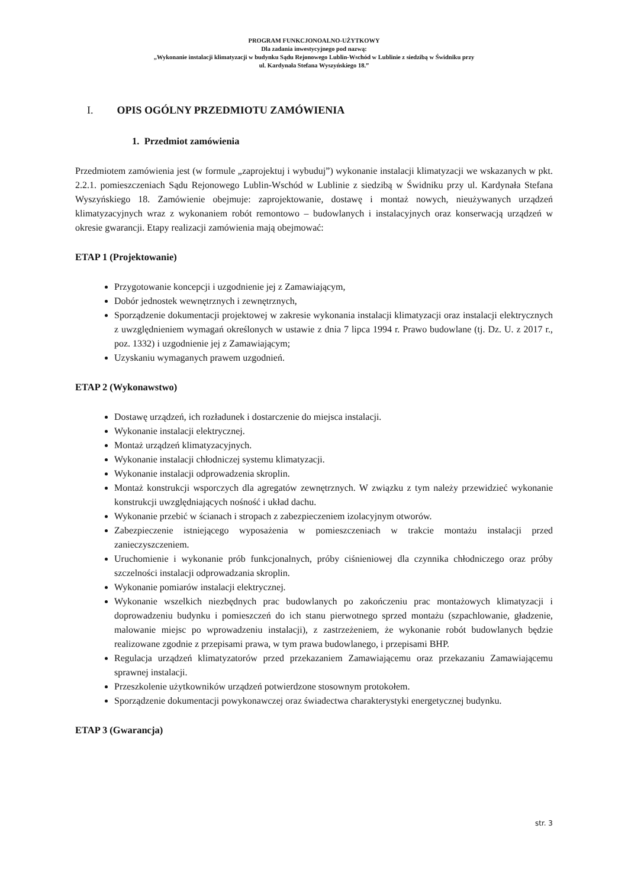PROGRAM FUNKCJONOALNO-UŻYTKOWY
Dla zadania inwestycyjnego pod nazwą:
„Wykonanie instalacji klimatyzacji w budynku Sądu Rejonowego Lublin-Wschód w Lublinie z siedzibą w Świdniku przy
ul. Kardynała Stefana Wyszyńskiego 18.”
I. OPIS OGÓLNY PRZEDMIOTU ZAMÓWIENIA
1. Przedmiot zamówienia
Przedmiotem zamówienia jest (w formule „zaprojektuj i wybuduj”) wykonanie instalacji klimatyzacji we wskazanych w pkt. 2.2.1. pomieszczeniach Sądu Rejonowego Lublin-Wschód w Lublinie z siedzibą w Świdniku przy ul. Kardynała Stefana Wyszyńskiego 18. Zamówienie obejmuje: zaprojektowanie, dostawę i montaż nowych, nieużywanych urządzeń klimatyzacyjnych wraz z wykonaniem robót remontowo – budowlanych i instalacyjnych oraz konserwacją urządzeń w okresie gwarancji. Etapy realizacji zamówienia mają obejmować:
ETAP 1 (Projektowanie)
Przygotowanie koncepcji i uzgodnienie jej z Zamawiającym,
Dobór jednostek wewnętrznych i zewnętrznych,
Sporządzenie dokumentacji projektowej w zakresie wykonania instalacji klimatyzacji oraz instalacji elektrycznych z uwzględnieniem wymagań określonych w ustawie z dnia 7 lipca 1994 r. Prawo budowlane (tj. Dz. U. z 2017 r., poz. 1332) i uzgodnienie jej z Zamawiającym;
Uzyskaniu wymaganych prawem uzgodnień.
ETAP 2 (Wykonawstwo)
Dostawę urządzeń, ich rozładunek i dostarczenie do miejsca instalacji.
Wykonanie instalacji elektrycznej.
Montaż urządzeń klimatyzacyjnych.
Wykonanie instalacji chłodniczej systemu klimatyzacji.
Wykonanie instalacji odprowadzenia skroplin.
Montaż konstrukcji wsporczych dla agregatów zewnętrznych. W związku z tym należy przewidzieć wykonanie konstrukcji uwzględniających nośność i układ dachu.
Wykonanie przebić w ścianach i stropach z zabezpieczeniem izolacyjnym otworów.
Zabezpieczenie istniejącego wyposażenia w pomieszczeniach w trakcie montażu instalacji przed zanieczyszczeniem.
Uruchomienie i wykonanie prób funkcjonalnych, próby ciśnieniowej dla czynnika chłodniczego oraz próby szczelności instalacji odprowadzania skroplin.
Wykonanie pomiarów instalacji elektrycznej.
Wykonanie wszelkich niezbędnych prac budowlanych po zakończeniu prac montażowych klimatyzacji i doprowadzeniu budynku i pomieszczeń do ich stanu pierwotnego sprzed montażu (szpachlowanie, gładzenie, malowanie miejsc po wprowadzeniu instalacji), z zastrzeżeniem, że wykonanie robót budowlanych będzie realizowane zgodnie z przepisami prawa, w tym prawa budowlanego, i przepisami BHP.
Regulacja urządzeń klimatyzatorów przed przekazaniem Zamawiającemu oraz przekazaniu Zamawiającemu sprawnej instalacji.
Przeszkolenie użytkowników urządzeń potwierdzone stosownym protokołem.
Sporządzenie dokumentacji powykonawczej oraz świadectwa charakterystyki energetycznej budynku.
ETAP 3 (Gwarancja)
str. 3